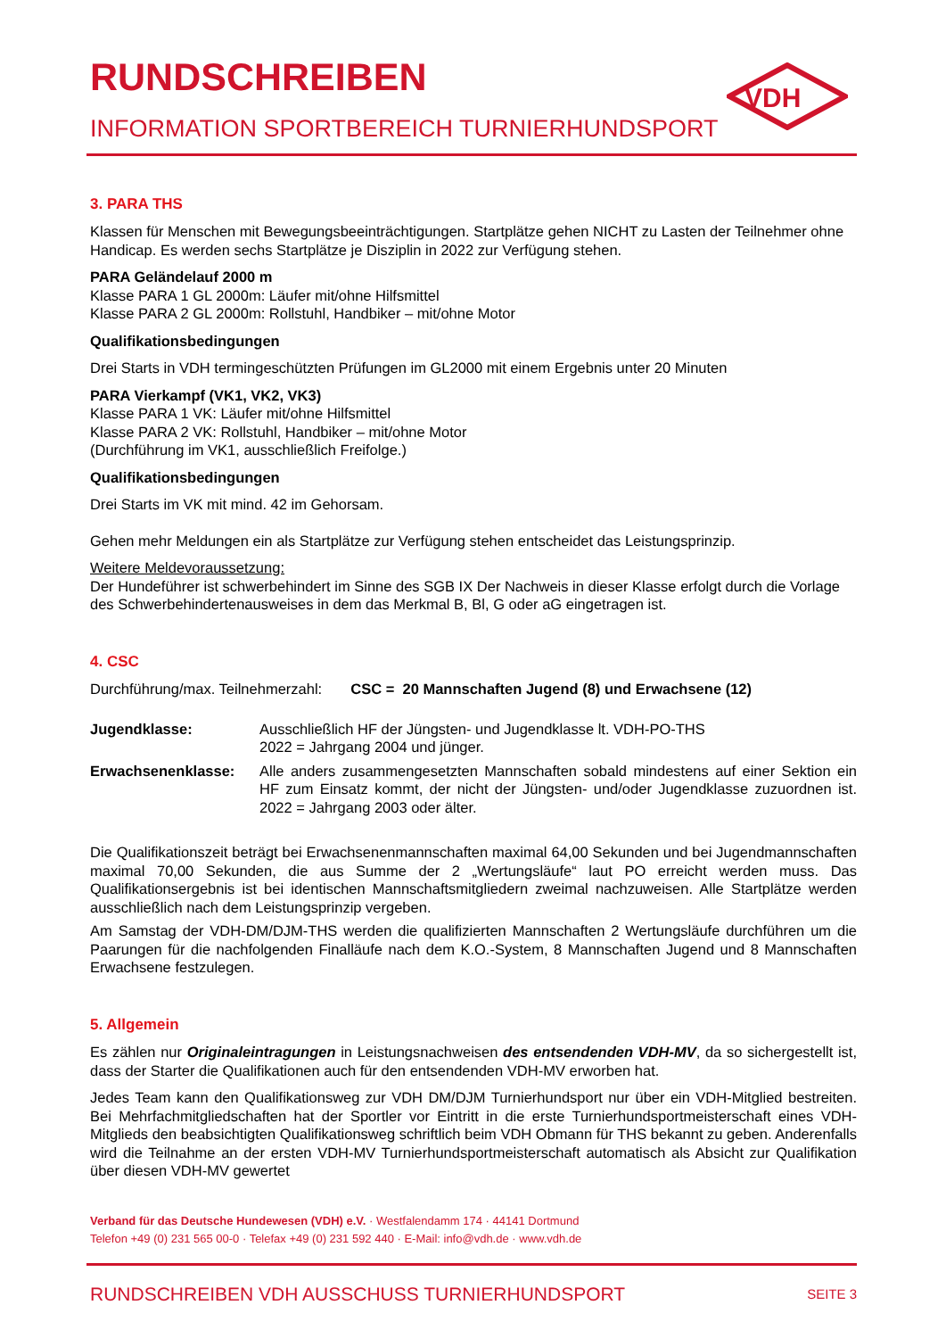VDH
RUNDSCHREIBEN
INFORMATION SPORTBEREICH TURNIERHUNDSPORT
3. PARA THS
Klassen für Menschen mit Bewegungsbeeinträchtigungen. Startplätze gehen NICHT zu Lasten der Teilnehmer ohne Handicap. Es werden sechs Startplätze je Disziplin in 2022 zur Verfügung stehen.
PARA Geländelauf 2000 m
Klasse PARA 1 GL 2000m: Läufer mit/ohne Hilfsmittel
Klasse PARA 2 GL 2000m: Rollstuhl, Handbiker – mit/ohne Motor
Qualifikationsbedingungen
Drei Starts in VDH termingeschützten Prüfungen im GL2000 mit einem Ergebnis unter 20 Minuten
PARA Vierkampf (VK1, VK2, VK3)
Klasse PARA 1 VK: Läufer mit/ohne Hilfsmittel
Klasse PARA 2 VK: Rollstuhl, Handbiker – mit/ohne Motor
(Durchführung im VK1, ausschließlich Freifolge.)
Qualifikationsbedingungen
Drei Starts im VK mit mind. 42 im Gehorsam.
Gehen mehr Meldungen ein als Startplätze zur Verfügung stehen entscheidet das Leistungsprinzip.
Weitere Meldevoraussetzung:
Der Hundeführer ist schwerbehindert im Sinne des SGB IX Der Nachweis in dieser Klasse erfolgt durch die Vorlage des Schwerbehindertenausweises in dem das Merkmal B, Bl, G oder aG eingetragen ist.
4. CSC
Durchführung/max. Teilnehmerzahl: CSC = 20 Mannschaften Jugend (8) und Erwachsene (12)
| Jugendklasse: | Ausschließlich HF der Jüngsten- und Jugendklasse lt. VDH-PO-THS 2022 = Jahrgang 2004 und jünger. |
| Erwachsenenklasse: | Alle anders zusammengesetzten Mannschaften sobald mindestens auf einer Sektion ein HF zum Einsatz kommt, der nicht der Jüngsten- und/oder Jugendklasse zuzuordnen ist. 2022 = Jahrgang 2003 oder älter. |
Die Qualifikationszeit beträgt bei Erwachsenenmannschaften maximal 64,00 Sekunden und bei Jugendmannschaften maximal 70,00 Sekunden, die aus Summe der 2 „Wertungsläufe“ laut PO erreicht werden muss. Das Qualifikationsergebnis ist bei identischen Mannschaftsmitgliedern zweimal nachzuweisen. Alle Startplätze werden ausschließlich nach dem Leistungsprinzip vergeben.
Am Samstag der VDH-DM/DJM-THS werden die qualifizierten Mannschaften 2 Wertungsläufe durchführen um die Paarungen für die nachfolgenden Finalläufe nach dem K.O.-System, 8 Mannschaften Jugend und 8 Mannschaften Erwachsene festzulegen.
5. Allgemein
Es zählen nur Originaleintragungen in Leistungsnachweisen des entsendenden VDH-MV, da so sichergestellt ist, dass der Starter die Qualifikationen auch für den entsendenden VDH-MV erworben hat.
Jedes Team kann den Qualifikationsweg zur VDH DM/DJM Turnierhundsport nur über ein VDH-Mitglied bestreiten. Bei Mehrfachmitgliedschaften hat der Sportler vor Eintritt in die erste Turnierhundsportmeisterschaft eines VDH-Mitglieds den beabsichtigten Qualifikationsweg schriftlich beim VDH Obmann für THS bekannt zu geben. Anderenfalls wird die Teilnahme an der ersten VDH-MV Turnierhundsportmeisterschaft automatisch als Absicht zur Qualifikation über diesen VDH-MV gewertet
Verband für das Deutsche Hundewesen (VDH) e.V. · Westfalendamm 174 · 44141 Dortmund
Telefon +49 (0) 231 565 00-0 · Telefax +49 (0) 231 592 440 · E-Mail: info@vdh.de · www.vdh.de
RUNDSCHREIBEN VDH AUSSCHUSS TURNIERHUNDSPORT SEITE 3